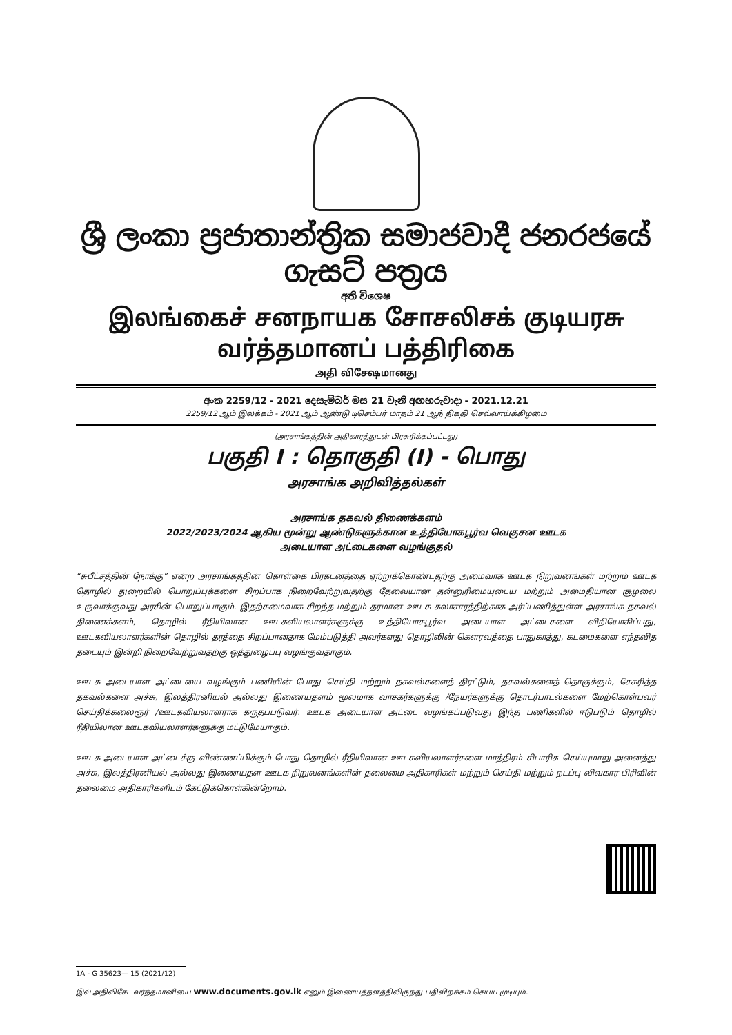ශ්‍රී ලංකා ප්‍රජාතාන්ත්‍රික සමාජවාදී ජනරජයේ ගැසට් පත්‍රය
අති විශෙෂ
இலங்கைச் சனநாயக சோசலிசக் குடியரசு வர்த்தமானப் பத்திரிகை
அதி விசேஷமானது
අංක 2259/12 - 2021 දෙසැම්බර් මස 21 වැනි අඟහරුවාදා - 2021.12.21
2259/12 ஆம் இலக்கம் - 2021 ஆம் ஆண்டு டிசெம்பர் மாதம் 21 ஆந் திகதி செவ்வாய்க்கிழமை
(அரசாங்கத்தின் அதிகாரத்துடன் பிரசுரிக்கப்பட்டது)
பகுதி I : தொகுதி (I) - பொது
அரசாங்க அறிவித்தல்கள்
அரசாங்க தகவல் திணைக்களம்
2022/2023/2024 ஆகிய மூன்று ஆண்டுகளுக்கான உத்தியோகபூர்வ வெகுசன ஊடக
அடையாள அட்டைகளை வழங்குதல்
“சுபீட்சத்தின் நோக்கு” என்ற அரசாங்கத்தின் கொள்கை பிரகடனத்தை ஏற்றுக்கொண்டதற்கு அமைவாக ஊடக நிறுவனங்கள் மற்றும் ஊடக தொழில் துறையில் பொறுப்புக்களை சிறப்பாக நிறைவேற்றுவதற்கு தேவையான தன்னுரிமையுடைய மற்றும் அமைதியான சூழலை உருவாக்குவது அரசின் பொறுப்பாகும். இதற்கமைவாக சிறந்த மற்றும் தரமான ஊடக கலாசாரத்திற்காக அர்ப்பணித்துள்ள அரசாங்க தகவல் திணைக்களம், தொழில் ரீதியிலான ஊடகவியலாளர்களுக்கு உத்தியோகபூர்வ அடையாள அட்டைகளை விநியோகிப்பது, ஊடகவியலாளர்களின் தொழில் தரத்தை சிறப்பானதாக மேம்படுத்தி அவர்களது தொழிலின் கௌரவத்தை பாதுகாத்து, கடமைகளை எந்தவித தடையும் இன்றி நிறைவேற்றுவதற்கு ஒத்துழைப்பு வழங்குவதாகும்.
ஊடக அடையாள அட்டையை வழங்கும் பணியின் போது செய்தி மற்றும் தகவல்களைத் திரட்டும், தகவல்களைத் தொகுக்கும், சேகரித்த தகவல்களை அச்சு, இலத்திரனியல் அல்லது இணையதளம் மூலமாக வாசகர்களுக்கு /நேயர்களுக்கு தொடர்பாடல்களை மேற்கொள்பவர் செய்திக்கலைஞர் /ஊடகவியலாளராக கருதப்படுவர். ஊடக அடையாள அட்டை வழங்கப்படுவது இந்த பணிகளில் ஈடுபடும் தொழில் ரீதியிலான ஊடகவியலாளர்களுக்கு மட்டுமேயாகும்.
ஊடக அடையாள அட்டைக்கு விண்ணப்பிக்கும் போது தொழில் ரீதியிலான ஊடகவியலாளர்களை மாத்திரம் சிபாரிசு செய்யுமாறு அனைத்து அச்சு, இலத்திரனியல் அல்லது இணையதள ஊடக நிறுவனங்களின் தலைமை அதிகாரிகள் மற்றும் செய்தி மற்றும் நடப்பு விவகார பிரிவின் தலைமை அதிகாரிகளிடம் கேட்டுக்கொள்கின்றோம்.
1A - G 35623— 15 (2021/12)
இவ் அதிவிசேட வர்த்தமானியை www.documents.gov.lk எனும் இணையத்தளத்திலிருந்து பதிவிறக்கம் செய்ய முடியும்.